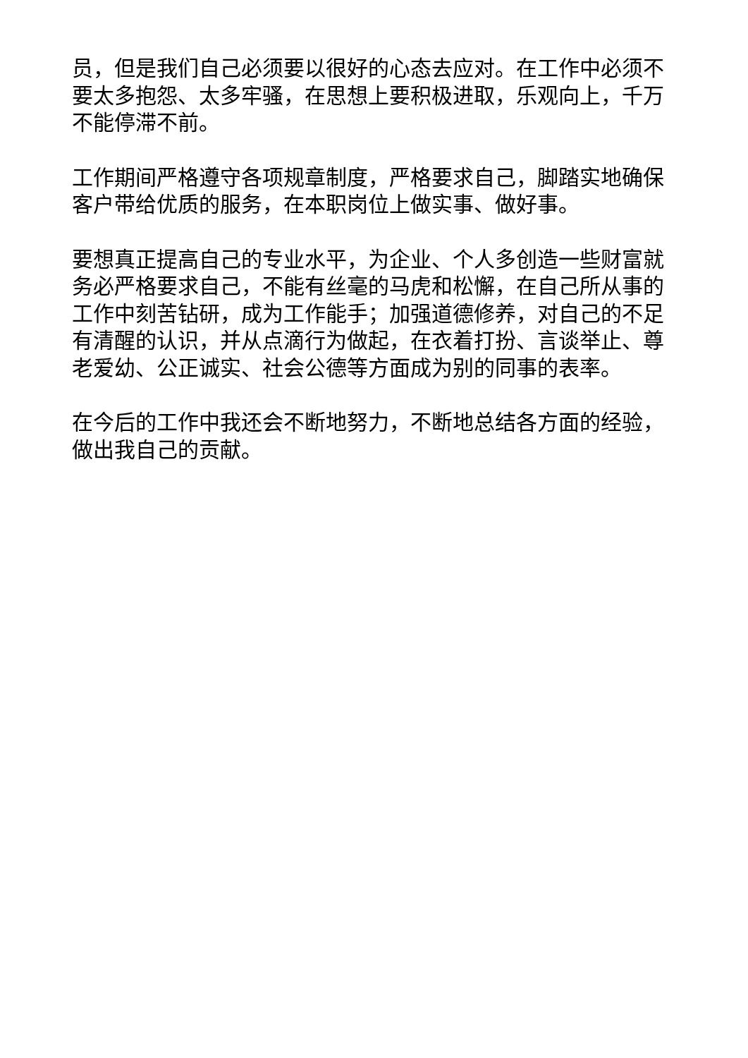员，但是我们自己必须要以很好的心态去应对。在工作中必须不要太多抱怨、太多牢骚，在思想上要积极进取，乐观向上，千万不能停滞不前。
工作期间严格遵守各项规章制度，严格要求自己，脚踏实地确保客户带给优质的服务，在本职岗位上做实事、做好事。
要想真正提高自己的专业水平，为企业、个人多创造一些财富就务必严格要求自己，不能有丝毫的马虎和松懈，在自己所从事的工作中刻苦钻研，成为工作能手；加强道德修养，对自己的不足有清醒的认识，并从点滴行为做起，在衣着打扮、言谈举止、尊老爱幼、公正诚实、社会公德等方面成为别的同事的表率。
在今后的工作中我还会不断地努力，不断地总结各方面的经验，做出我自己的贡献。